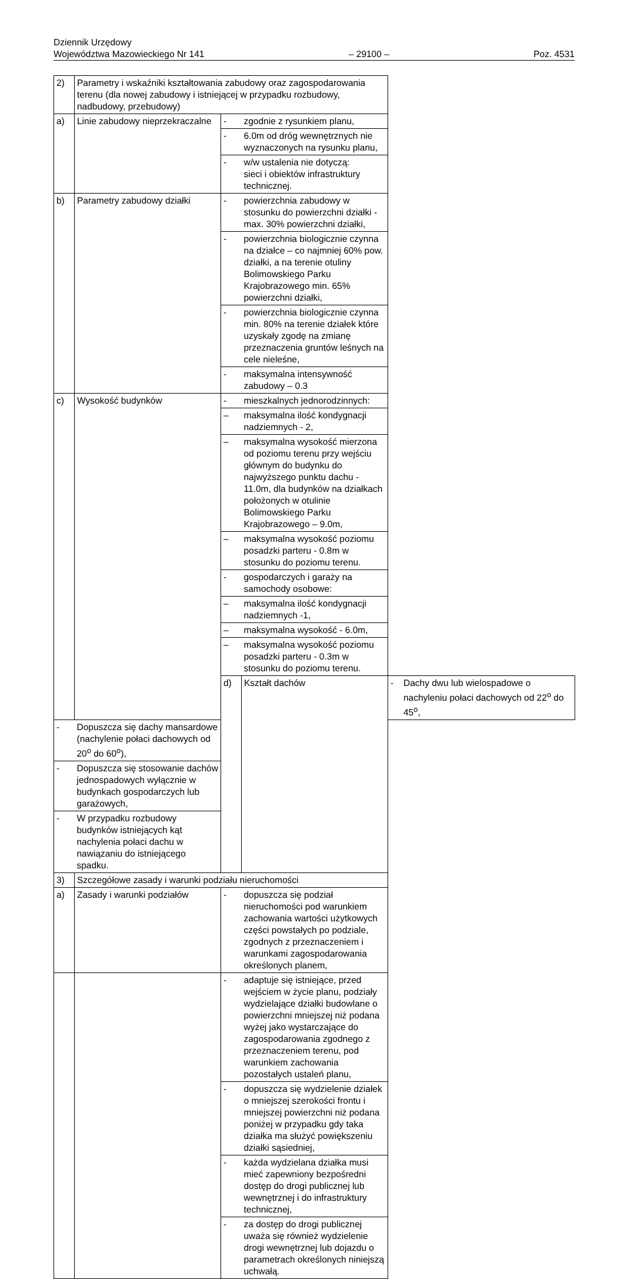Dziennik Urzędowy
Województwa Mazowieckiego Nr 141 – 29100 – Poz. 4531
| 2) | Parametry i wskaźniki kształtowania zabudowy oraz zagospodarowania terenu (dla nowej zabudowy i istniejącej w przypadku rozbudowy, nadbudowy, przebudowy) | | | | |
| a) | Linie zabudowy nieprzekraczalne | - | zgodnie z rysunkiem planu, | | |
| | | - | 6.0m od dróg wewnętrznych nie wyznaczonych na rysunku planu, | | |
| | | - | w/w ustalenia nie dotyczą: sieci i obiektów infrastruktury technicznej. | | |
| b) | Parametry zabudowy działki | - | powierzchnia zabudowy w stosunku do powierzchni działki - max. 30% powierzchni działki, | | |
| | | - | powierzchnia biologicznie czynna na działce – co najmniej 60% pow. działki, a na terenie otuliny Bolimowskiego Parku Krajobrazowego min. 65% powierzchni działki, | | |
| | | - | powierzchnia biologicznie czynna min. 80% na terenie działek które uzyskały zgodę na zmianę przeznaczenia gruntów leśnych na cele nieleśne, | | |
| | | - | maksymalna intensywność zabudowy – 0.3 | | |
| c) | Wysokość budynków | - | mieszkalnych jednorodzinnych: | | |
| | | – | maksymalna ilość kondygnacji nadziemnych - 2, | | |
| | | – | maksymalna wysokość mierzona od poziomu terenu przy wejściu głównym do budynku do najwyższego punktu dachu - 11.0m, dla budynków na działkach położonych w otulinie Bolimowskiego Parku Krajobrazowego – 9.0m, | | |
| | | – | maksymalna wysokość poziomu posadzki parteru - 0.8m w stosunku do poziomu terenu. | | |
| | | - | gospodarczych i garaży na samochody osobowe: | | |
| | | – | maksymalna ilość kondygnacji nadziemnych -1, | | |
| | | – | maksymalna wysokość - 6.0m, | | |
| | | – | maksymalna wysokość poziomu posadzki parteru - 0.3m w stosunku do poziomu terenu. | | |
| | | d) | Kształt dachów | - | Dachy dwu lub wielospadowe o nachyleniu połaci dachowych od 22<sup>o</sup> do 45<sup>o</sup>, |
| - | Dopuszcza się dachy mansardowe (nachylenie połaci dachowych od 20<sup>o</sup> do 60<sup>o</sup>), | | | | |
| - | Dopuszcza się stosowanie dachów jednospadowych wyłącznie w budynkach gospodarczych lub garażowych, | | | | |
| - | W przypadku rozbudowy budynków istniejących kąt nachylenia połaci dachu w nawiązaniu do istniejącego spadku. | | | | |
| 3) | Szczegółowe zasady i warunki podziału nieruchomości | | | | |
| a) | Zasady i warunki podziałów | - | dopuszcza się podział nieruchomości pod warunkiem zachowania wartości użytkowych części powstałych po podziale, zgodnych z przeznaczeniem i warunkami zagospodarowania określonych planem, | | |
| | | - | adaptuje się istniejące, przed wejściem w życie planu, podziały wydzielające działki budowlane o powierzchni mniejszej niż podana wyżej jako wystarczające do zagospodarowania zgodnego z przeznaczeniem terenu, pod warunkiem zachowania pozostałych ustaleń planu, | | |
| | | - | dopuszcza się wydzielenie działek o mniejszej szerokości frontu i mniejszej powierzchni niż podana poniżej w przypadku gdy taka działka ma służyć powiększeniu działki sąsiedniej, | | |
| | | - | każda wydzielana działka musi mieć zapewniony bezpośredni dostęp do drogi publicznej lub wewnętrznej i do infrastruktury technicznej, | | |
| | | - | za dostęp do drogi publicznej uważa się również wydzielenie drogi wewnętrznej lub dojazdu o parametrach określonych niniejszą uchwałą. | | |